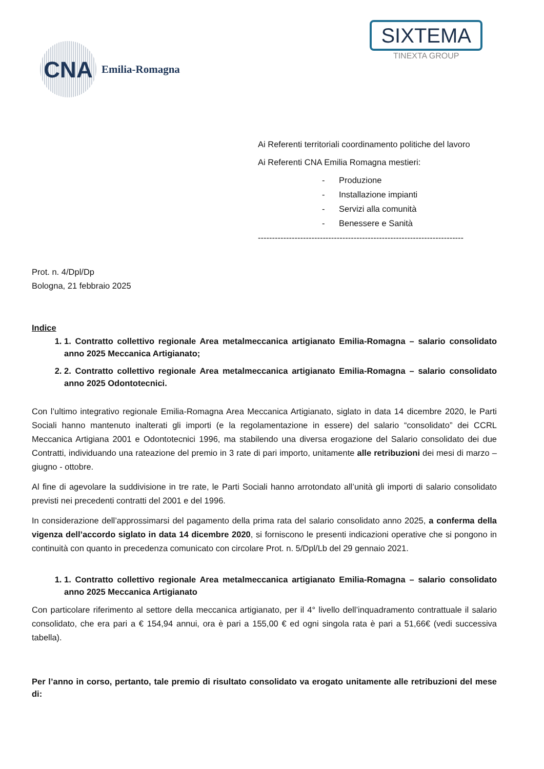CNA
Emilia-Romagna
SIXTEMA
TINEXTA GROUP
Ai Referenti territoriali coordinamento politiche del lavoro
Ai Referenti CNA Emilia Romagna mestieri:
- Produzione
- Installazione impianti
- Servizi alla comunità
- Benessere e Sanità
-------------------------------------------------------------------------
Prot. n. 4/Dpl/Dp
Bologna, 21 febbraio 2025
Indice
1. 1. Contratto collettivo regionale Area metalmeccanica artigianato Emilia-Romagna – salario consolidato anno 2025 Meccanica Artigianato;
2. 2. Contratto collettivo regionale Area metalmeccanica artigianato Emilia-Romagna – salario consolidato anno 2025 Odontotecnici.
Con l’ultimo integrativo regionale Emilia-Romagna Area Meccanica Artigianato, siglato in data 14 dicembre 2020, le Parti Sociali hanno mantenuto inalterati gli importi (e la regolamentazione in essere) del salario “consolidato” dei CCRL Meccanica Artigiana 2001 e Odontotecnici 1996, ma stabilendo una diversa erogazione del Salario consolidato dei due Contratti, individuando una rateazione del premio in 3 rate di pari importo, unitamente alle retribuzioni dei mesi di marzo – giugno - ottobre.
Al fine di agevolare la suddivisione in tre rate, le Parti Sociali hanno arrotondato all’unità gli importi di salario consolidato previsti nei precedenti contratti del 2001 e del 1996.
In considerazione dell’approssimarsi del pagamento della prima rata del salario consolidato anno 2025, a conferma della vigenza dell’accordo siglato in data 14 dicembre 2020, si forniscono le presenti indicazioni operative che si pongono in continuità con quanto in precedenza comunicato con circolare Prot. n. 5/Dpl/Lb del 29 gennaio 2021.
1. 1. Contratto collettivo regionale Area metalmeccanica artigianato Emilia-Romagna – salario consolidato anno 2025 Meccanica Artigianato
Con particolare riferimento al settore della meccanica artigianato, per il 4° livello dell’inquadramento contrattuale il salario consolidato, che era pari a € 154,94 annui, ora è pari a 155,00 € ed ogni singola rata è pari a 51,66€ (vedi successiva tabella).
Per l’anno in corso, pertanto, tale premio di risultato consolidato va erogato unitamente alle retribuzioni del mese di: